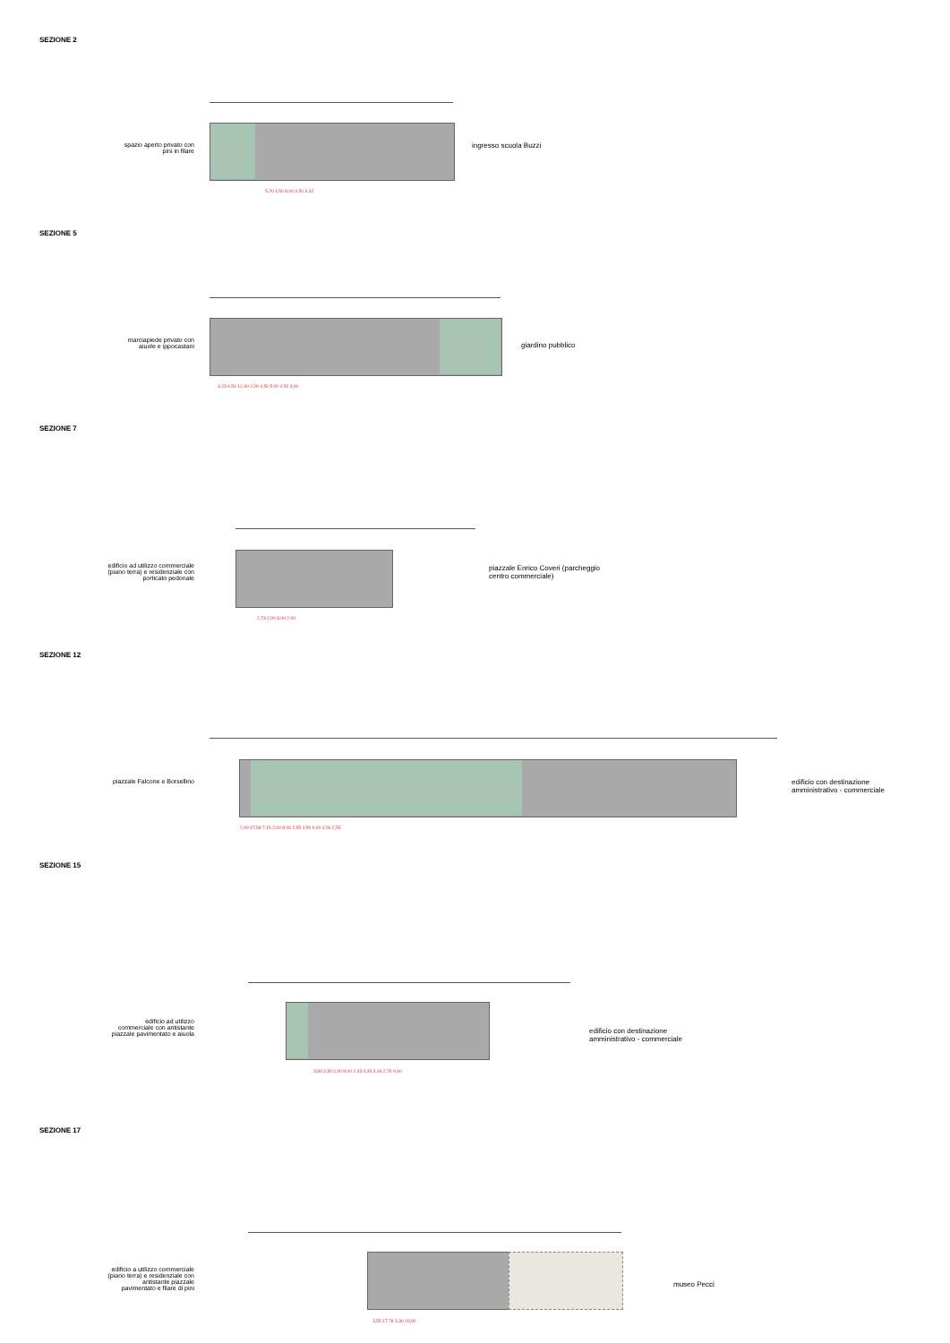SEZIONE 2
spazio aperto privato con
pini in filare
ingresso scuola Buzzi
5,20 4,50 8,00 4,50 9,32
SEZIONE 5
marciapiede privato con
aiuole e ippocastani
giardino pubblico
4,23 4,50 12,30 2,26 4,50 5,00 4,50 3,00
SEZIONE 7
edificio ad utilizzo commerciale
(piano terra) e residenziale con
porticato pedonale
piazzale Enrico Coveri (parcheggio
centro commerciale)
2,73 2,00 8,00 2,00
SEZIONE 12
piazzale Falcone e Borsellino
edificio con destinazione
amministrativo - commerciale
2,00 47,58 7,15 2,00 8,00 2,55 4,50 6,00 4,50 2,55
SEZIONE 15
edificio ad utilizzo
commerciale con antistante
piazzale pavimentato e aiuola
edificio con destinazione
amministrativo - commerciale
3,80 3,30 2,00 8,00 2,43 4,45 4,44 2,76 0,60
SEZIONE 17
edificio a utilizzo commerciale
(piano terra) e residenziale con
antistante piazzale
pavimentato e filare di pini
museo Pecci
3,55 17,78 3,30 19,90